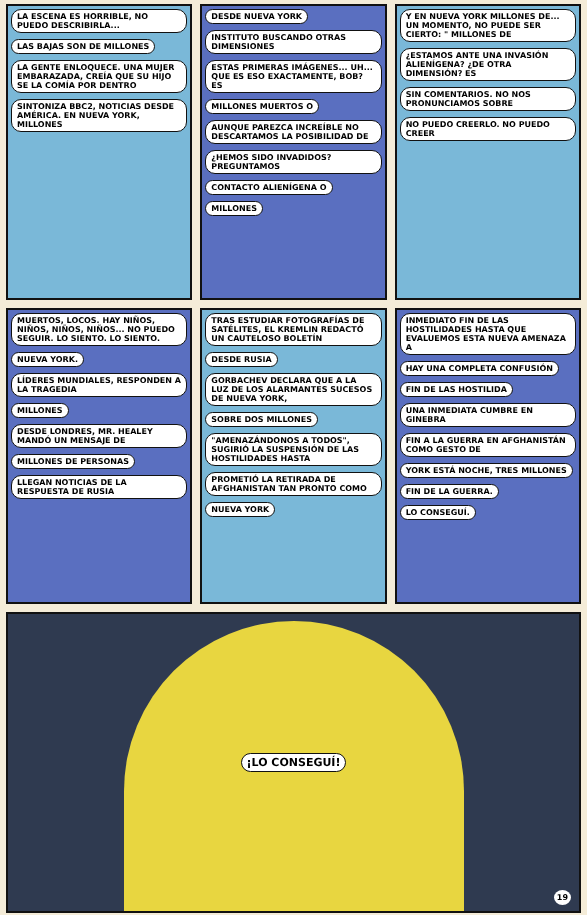LA ESCENA ES HORRIBLE, NO PUEDO DESCRIBIRLA... LAS BAJAS SON DE MILLONES LA GENTE ENLOQUECE. UNA MUJER EMBARAZADA, CREÍA QUE SU HIJO SE LA COMÍA POR DENTRO SINTONIZA BBC2, NOTICIAS DESDE AMÉRICA. EN NUEVA YORK, MILLONES
DESDE NUEVA YORK INSTITUTO BUSCANDO OTRAS DIMENSIONES ESTAS PRIMERAS IMÁGENES... UH... QUE ES ESO EXACTAMENTE, BOB? ES MILLONES MUERTOS O AUNQUE PAREZCA INCREÍBLE NO DESCARTAMOS LA POSIBILIDAD DE ¿HEMOS SIDO INVADIDOS? PREGUNTAMOS CONTACTO ALIENÍGENA O MILLONES
Y EN NUEVA YORK MILLONES DE... UN MOMENTO, NO PUEDE SER CIERTO: " MILLONES DE ¿ESTAMOS ANTE UNA INVASIÓN ALIENÍGENA? ¿DE OTRA DIMENSIÓN? ES SIN COMENTARIOS. NO NOS PRONUNCIAMOS SOBRE NO PUEDO CREERLO. NO PUEDO CREER
MUERTOS, LOCOS. HAY NIÑOS, NIÑOS, NIÑOS, NIÑOS... NO PUEDO SEGUIR. LO SIENTO. LO SIENTO. NUEVA YORK. LÍDERES MUNDIALES, RESPONDEN A LA TRAGEDIA MILLONES DESDE LONDRES, MR. HEALEY MANDÓ UN MENSAJE DE MILLONES DE PERSONAS LLEGAN NOTICIAS DE LA RESPUESTA DE RUSIA
TRAS ESTUDIAR FOTOGRAFÍAS DE SATÉLITES, EL KREMLIN REDACTÓ UN CAUTELOSO BOLETÍN DESDE RUSIA GORBACHEV DECLARA QUE A LA LUZ DE LOS ALARMANTES SUCESOS DE NUEVA YORK, SOBRE DOS MILLONES "AMENAZÁNDONOS A TODOS", SUGIRIÓ LA SUSPENSIÓN DE LAS HOSTILIDADES HASTA PROMETIÓ LA RETIRADA DE AFGHANISTAN TAN PRONTO COMO NUEVA YORK
INMEDIATO FIN DE LAS HOSTILIDADES HASTA QUE EVALUEMOS ESTA NUEVA AMENAZA A HAY UNA COMPLETA CONFUSIÓN FIN DE LAS HOSTILIDA UNA INMEDIATA CUMBRE EN GINEBRA FIN A LA GUERRA EN AFGHANISTÁN COMO GESTO DE YORK ESTÁ NOCHE, TRES MILLONES FIN DE LA GUERRA. LO CONSEGUÍ.
¡LO CONSEGUÍ!
19